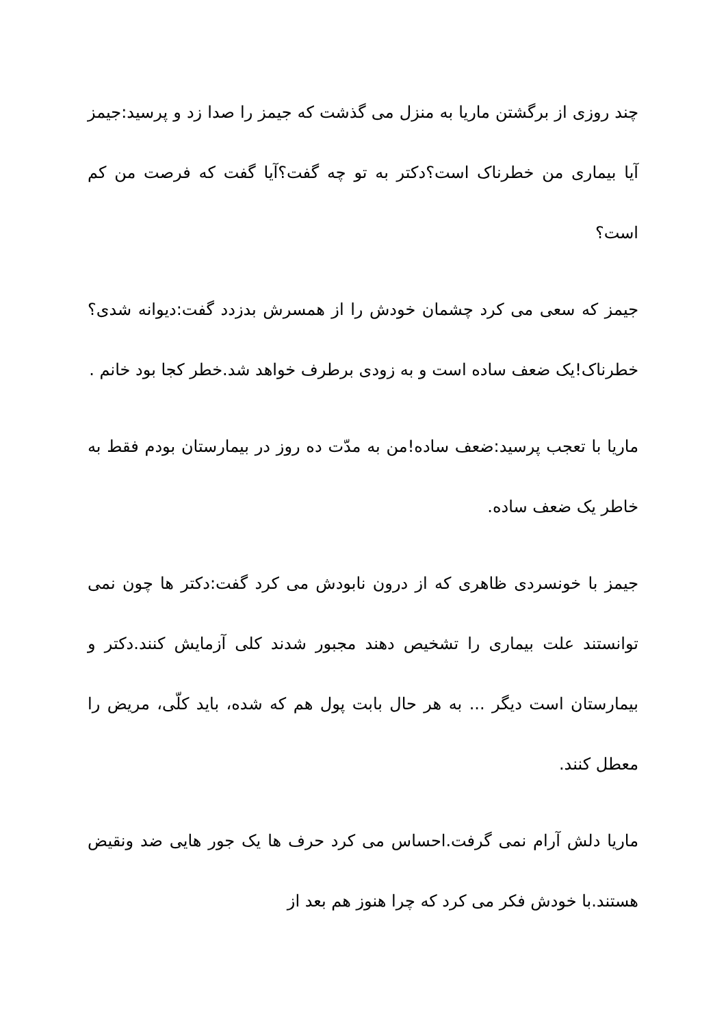چند روزی از برگشتن ماریا به منزل می گذشت که جیمز را صدا زد و پرسید:جیمز آیا بیماری من خطرناک است؟دکتر به تو چه گفت؟آیا گفت که فرصت من کم است؟
جیمز که سعی می کرد چشمان خودش را از همسرش بدزدد گفت:دیوانه شدی؟خطرناک!یک ضعف ساده است و به زودی برطرف خواهد شد.خطر کجا بود خانم .
ماریا با تعجب پرسید:ضعف ساده!من به مدّت ده روز در بیمارستان بودم فقط به خاطر یک ضعف ساده.
جیمز با خونسردی ظاهری که از درون نابودش می کرد گفت:دکتر ها چون نمی توانستند علت بیماری را تشخیص دهند مجبور شدند کلی آزمایش کنند.دکتر و بیمارستان است دیگر ... به هر حال بابت پول هم که شده، باید کلّی، مریض را معطل کنند.
ماریا دلش آرام نمی گرفت.احساس می کرد حرف ها یک جور هایی ضد ونقیض هستند.با خودش فکر می کرد که چرا هنوز هم بعد از